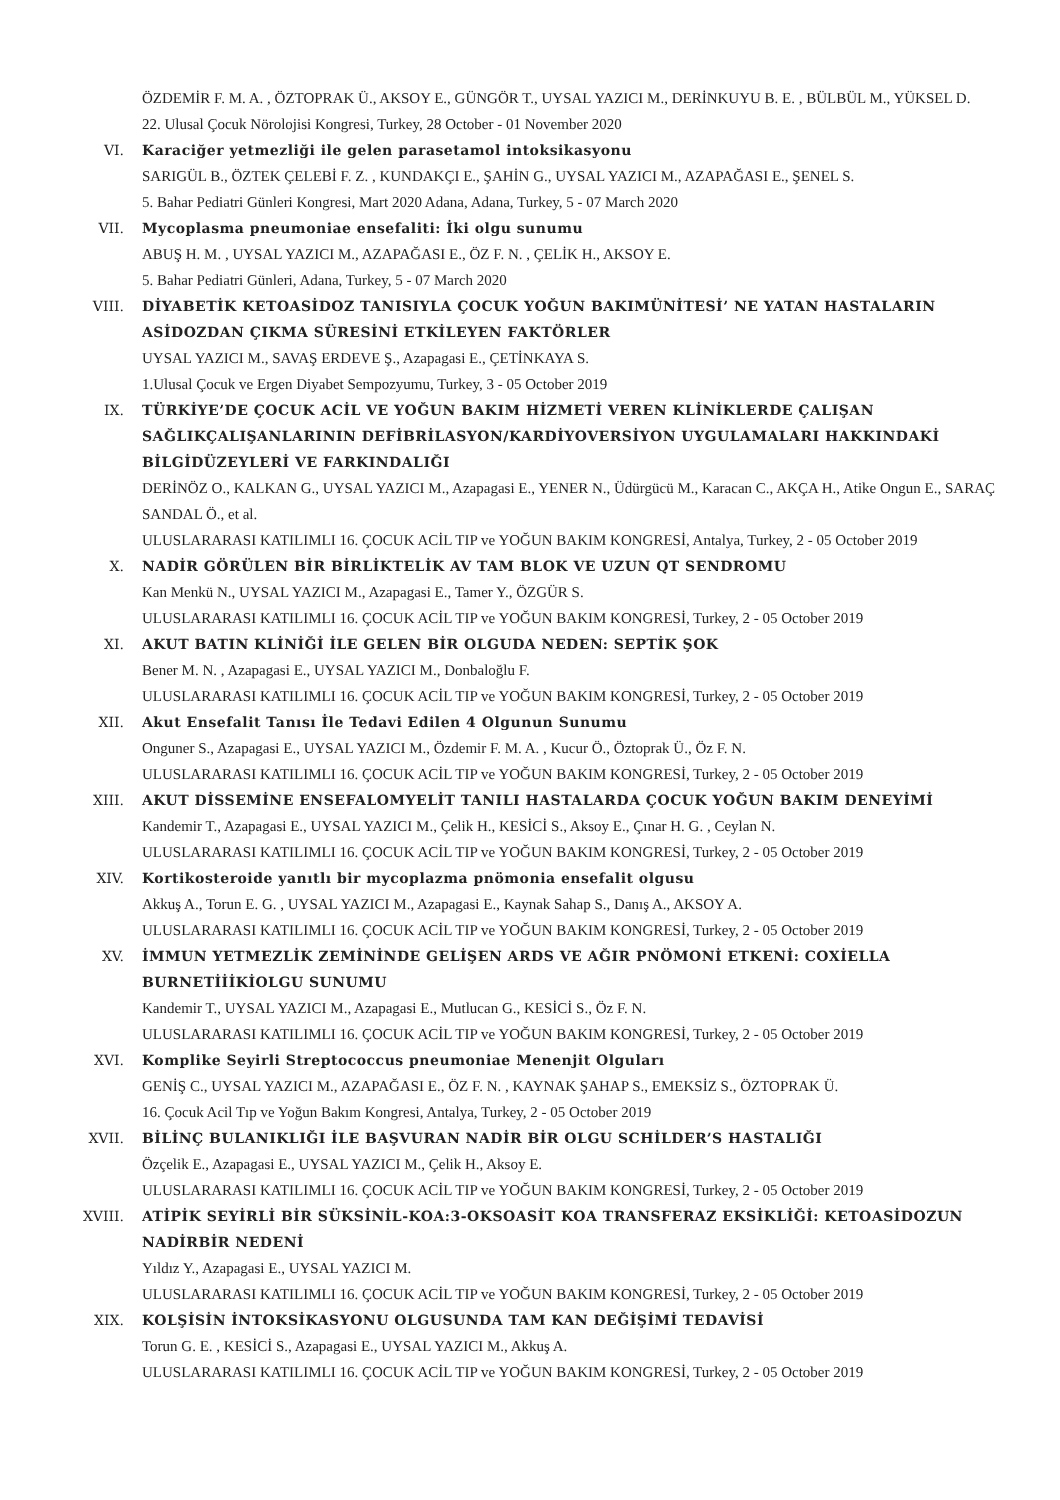ÖZDEMİR F. M. A. , ÖZTOPRAK Ü., AKSOY E., GÜNGÖR T., UYSAL YAZICI M., DERİNKUYU B. E. , BÜLBÜL M., YÜKSEL D.
22. Ulusal Çocuk Nörolojisi Kongresi, Turkey, 28 October - 01 November 2020
VI. Karaciğer yetmezliği ile gelen parasetamol intoksikasyonu
SARIGÜL B., ÖZTEK ÇELEBİ F. Z. , KUNDAKÇI E., ŞAHİN G., UYSAL YAZICI M., AZAPAĞASI E., ŞENEL S.
5. Bahar Pediatri Günleri Kongresi, Mart 2020 Adana, Adana, Turkey, 5 - 07 March 2020
VII. Mycoplasma pneumoniae ensefaliti: İki olgu sunumu
ABUŞ H. M. , UYSAL YAZICI M., AZAPAĞASI E., ÖZ F. N. , ÇELİK H., AKSOY E.
5. Bahar Pediatri Günleri, Adana, Turkey, 5 - 07 March 2020
VIII. DİYABETİK KETOASİDOZ TANISIYLA ÇOCUK YOĞUN BAKIMÜNİTESİ’ NE YATAN HASTALARIN ASİDOZDAN ÇIKMA SÜRESİNİ ETKİLEYEN FAKTÖRLER
UYSAL YAZICI M., SAVAŞ ERDEVE Ş., Azapagasi E., ÇETİNKAYA S.
1.Ulusal Çocuk ve Ergen Diyabet Sempozyumu, Turkey, 3 - 05 October 2019
IX. TÜRKİYE’DE ÇOCUK ACİL VE YOĞUN BAKIM HİZMETİ VEREN KLİNİKLERDE ÇALIŞAN SAĞLIKÇALIŞANLARININ DEFİBRİLASYON/KARDİYOVERSİYON UYGULAMALARI HAKKINDAKİ BİLGİDÜZEYLERİ VE FARKINDALIĞI
DERİNÖZ O., KALKAN G., UYSAL YAZICI M., Azapagasi E., YENER N., Üdürgücü M., Karacan C., AKÇA H., Atike Ongun E., SARAÇ SANDAL Ö., et al.
ULUSLARARASI KATILIMLI 16. ÇOCUK ACİL TIP ve YOĞUN BAKIM KONGRESİ, Antalya, Turkey, 2 - 05 October 2019
X. NADİR GÖRÜLEN BİR BİRLİKTELİK AV TAM BLOK VE UZUN QT SENDROMU
Kan Menkü N., UYSAL YAZICI M., Azapagasi E., Tamer Y., ÖZGÜR S.
ULUSLARARASI KATILIMLI 16. ÇOCUK ACİL TIP ve YOĞUN BAKIM KONGRESİ, Turkey, 2 - 05 October 2019
XI. AKUT BATIN KLİNİĞİ İLE GELEN BİR OLGUDA NEDEN: SEPTİK ŞOK
Bener M. N. , Azapagasi E., UYSAL YAZICI M., Donbaloğlu F.
ULUSLARARASI KATILIMLI 16. ÇOCUK ACİL TIP ve YOĞUN BAKIM KONGRESİ, Turkey, 2 - 05 October 2019
XII. Akut Ensefalit Tanısı İle Tedavi Edilen 4 Olgunun Sunumu
Onguner S., Azapagasi E., UYSAL YAZICI M., Özdemir F. M. A. , Kucur Ö., Öztoprak Ü., Öz F. N.
ULUSLARARASI KATILIMLI 16. ÇOCUK ACİL TIP ve YOĞUN BAKIM KONGRESİ, Turkey, 2 - 05 October 2019
XIII. AKUT DİSSEMİNE ENSEFALOMYELİT TANILI HASTALARDA ÇOCUK YOĞUN BAKIM DENEYİMİ
Kandemir T., Azapagasi E., UYSAL YAZICI M., Çelik H., KESİCİ S., Aksoy E., Çınar H. G. , Ceylan N.
ULUSLARARASI KATILIMLI 16. ÇOCUK ACİL TIP ve YOĞUN BAKIM KONGRESİ, Turkey, 2 - 05 October 2019
XIV. Kortikosteroide yanıtlı bir mycoplazma pnömonia ensefalit olgusu
Akkuş A., Torun E. G. , UYSAL YAZICI M., Azapagasi E., Kaynak Sahap S., Danış A., AKSOY A.
ULUSLARARASI KATILIMLI 16. ÇOCUK ACİL TIP ve YOĞUN BAKIM KONGRESİ, Turkey, 2 - 05 October 2019
XV. İMMUN YETMEZLİK ZEMİNİNDE GELİŞEN ARDS VE AĞIR PNÖMONİ ETKENİ: COXİELLA BURNETİİİKİOLGU SUNUMU
Kandemir T., UYSAL YAZICI M., Azapagasi E., Mutlucan G., KESİCİ S., Öz F. N.
ULUSLARARASI KATILIMLI 16. ÇOCUK ACİL TIP ve YOĞUN BAKIM KONGRESİ, Turkey, 2 - 05 October 2019
XVI. Komplike Seyirli Streptococcus pneumoniae Menenjit Olguları
GENİŞ C., UYSAL YAZICI M., AZAPAĞASI E., ÖZ F. N. , KAYNAK ŞAHAP S., EMEKSİZ S., ÖZTOPRAK Ü.
16. Çocuk Acil Tıp ve Yoğun Bakım Kongresi, Antalya, Turkey, 2 - 05 October 2019
XVII. BİLİNÇ BULANIKLIĞI İLE BAŞVURAN NADİR BİR OLGU SCHİLDER’S HASTALIĞI
Özçelik E., Azapagasi E., UYSAL YAZICI M., Çelik H., Aksoy E.
ULUSLARARASI KATILIMLI 16. ÇOCUK ACİL TIP ve YOĞUN BAKIM KONGRESİ, Turkey, 2 - 05 October 2019
XVIII. ATİPİK SEYİRLİ BİR SÜKSİNİL-KOA:3-OKSOASİT KOA TRANSFERAZ EKSİKLİĞİ: KETOASİDOZUN NADİRBİR NEDENİ
Yıldız Y., Azapagasi E., UYSAL YAZICI M.
ULUSLARARASI KATILIMLI 16. ÇOCUK ACİL TIP ve YOĞUN BAKIM KONGRESİ, Turkey, 2 - 05 October 2019
XIX. KOLŞİSİN İNTOKSİKASYONU OLGUSUNDA TAM KAN DEĞİŞİMİ TEDAVİSİ
Torun G. E. , KESİCİ S., Azapagasi E., UYSAL YAZICI M., Akkuş A.
ULUSLARARASI KATILIMLI 16. ÇOCUK ACİL TIP ve YOĞUN BAKIM KONGRESİ, Turkey, 2 - 05 October 2019